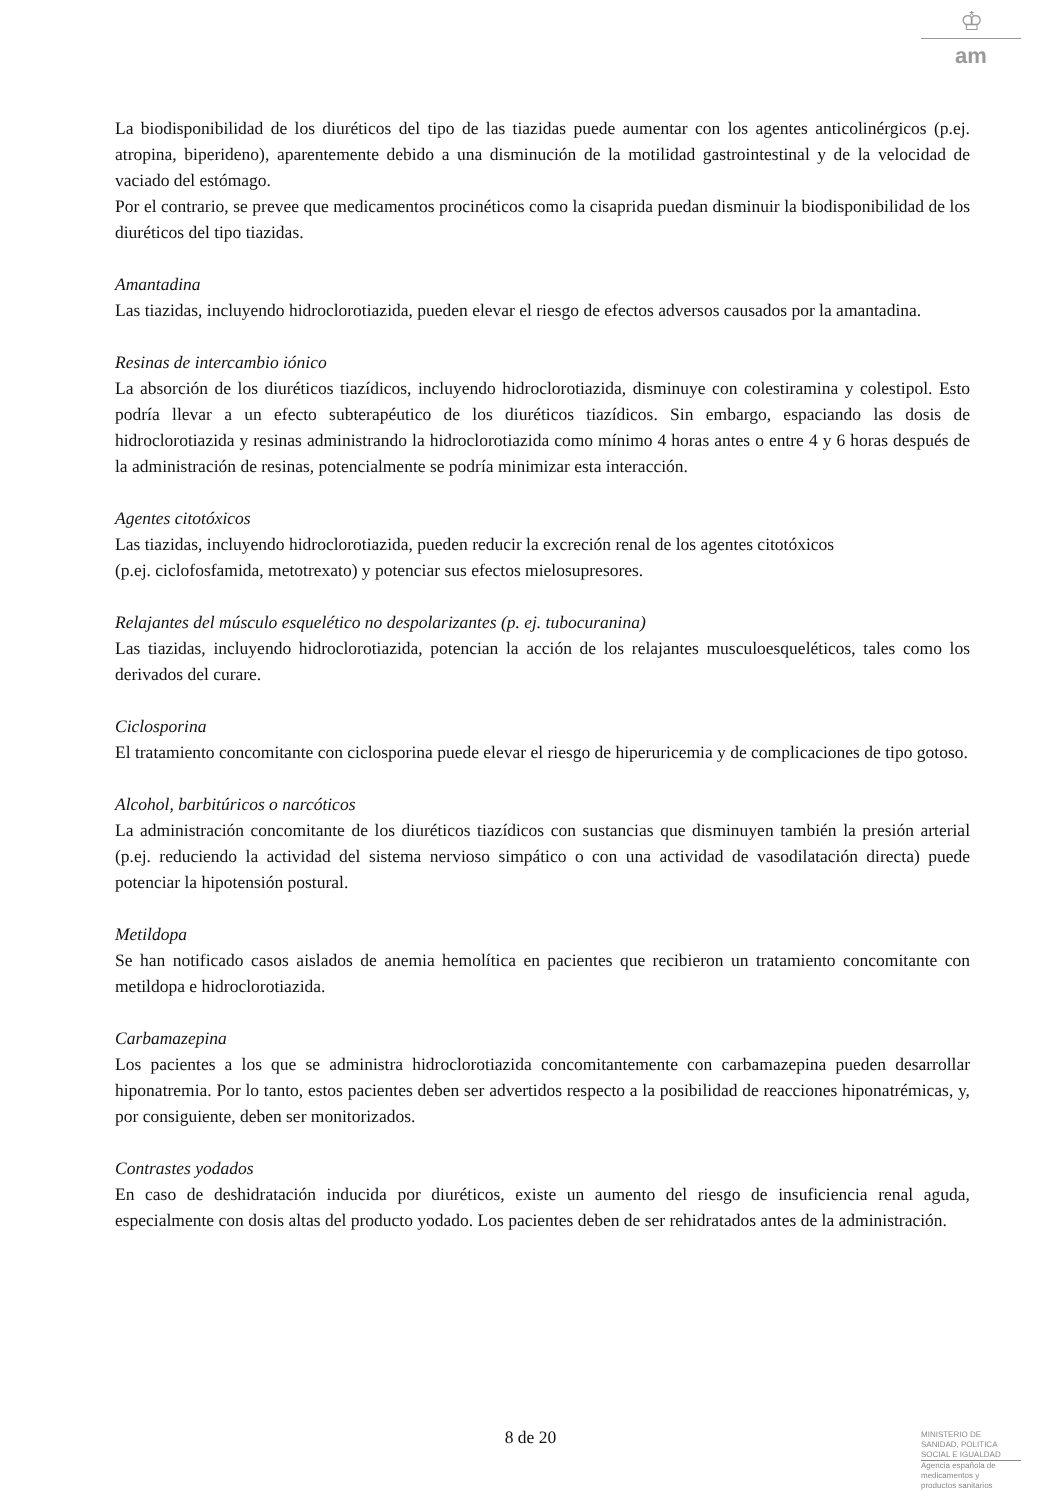♔
am
La biodisponibilidad de los diuréticos del tipo de las tiazidas puede aumentar con los agentes anticolinérgicos (p.ej. atropina, biperideno), aparentemente debido a una disminución de la motilidad gastrointestinal y de la velocidad de vaciado del estómago.
Por el contrario, se prevee que medicamentos procinéticos como la cisaprida puedan disminuir la biodisponibilidad de los diuréticos del tipo tiazidas.
Amantadina
Las tiazidas, incluyendo hidroclorotiazida, pueden elevar el riesgo de efectos adversos causados por la amantadina.
Resinas de intercambio iónico
La absorción de los diuréticos tiazídicos, incluyendo hidroclorotiazida, disminuye con colestiramina y colestipol. Esto podría llevar a un efecto subterapéutico de los diuréticos tiazídicos. Sin embargo, espaciando las dosis de hidroclorotiazida y resinas administrando la hidroclorotiazida como mínimo 4 horas antes o entre 4 y 6 horas después de la administración de resinas, potencialmente se podría minimizar esta interacción.
Agentes citotóxicos
Las tiazidas, incluyendo hidroclorotiazida, pueden reducir la excreción renal de los agentes citotóxicos
(p.ej. ciclofosfamida, metotrexato) y potenciar sus efectos mielosupresores.
Relajantes del músculo esquelético no despolarizantes (p. ej. tubocuranina)
Las tiazidas, incluyendo hidroclorotiazida, potencian la acción de los relajantes musculoesqueléticos, tales como los derivados del curare.
Ciclosporina
El tratamiento concomitante con ciclosporina puede elevar el riesgo de hiperuricemia y de complicaciones de tipo gotoso.
Alcohol, barbitúricos o narcóticos
La administración concomitante de los diuréticos tiazídicos con sustancias que disminuyen también la presión arterial (p.ej. reduciendo la actividad del sistema nervioso simpático o con una actividad de vasodilatación directa) puede potenciar la hipotensión postural.
Metildopa
Se han notificado casos aislados de anemia hemolítica en pacientes que recibieron un tratamiento concomitante con metildopa e hidroclorotiazida.
Carbamazepina
Los pacientes a los que se administra hidroclorotiazida concomitantemente con carbamazepina pueden desarrollar hiponatremia. Por lo tanto, estos pacientes deben ser advertidos respecto a la posibilidad de reacciones hiponatrémicas, y, por consiguiente, deben ser monitorizados.
Contrastes yodados
En caso de deshidratación inducida por diuréticos, existe un aumento del riesgo de insuficiencia renal aguda, especialmente con dosis altas del producto yodado. Los pacientes deben de ser rehidratados antes de la administración.
8 de 20
MINISTERIO DE
SANIDAD, POLITICA
SOCIAL E IGUALDAD
Agencia española de
medicamentos y
productos sanitarios